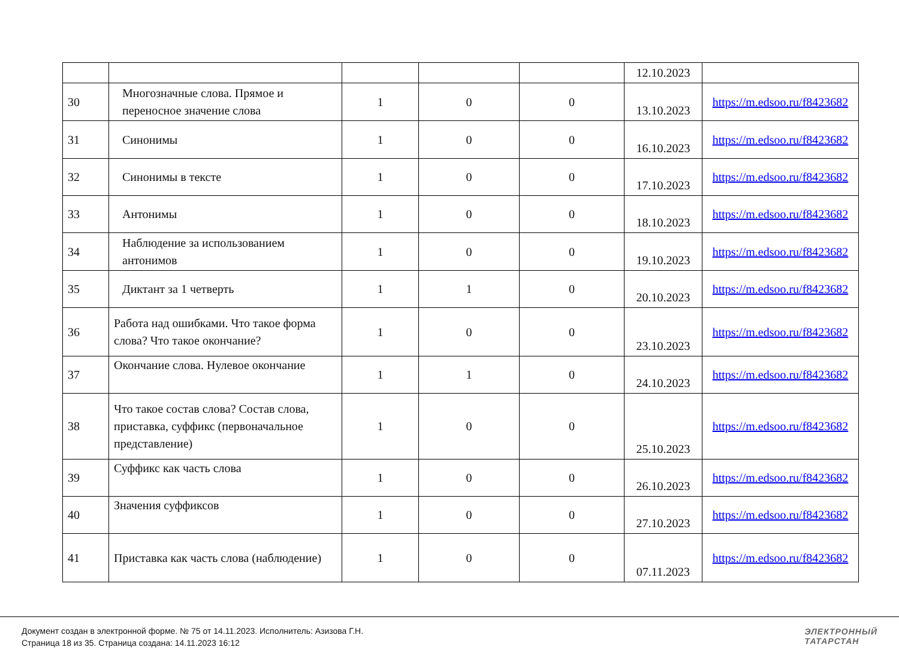| | | | | | 12.10.2023 | |
| 30 | Многозначные слова. Прямое и переносное значение слова | 1 | 0 | 0 | 13.10.2023 | https://m.edsoo.ru/f8423682 |
| 31 | Синонимы | 1 | 0 | 0 | 16.10.2023 | https://m.edsoo.ru/f8423682 |
| 32 | Синонимы в тексте | 1 | 0 | 0 | 17.10.2023 | https://m.edsoo.ru/f8423682 |
| 33 | Антонимы | 1 | 0 | 0 | 18.10.2023 | https://m.edsoo.ru/f8423682 |
| 34 | Наблюдение за использованием антонимов | 1 | 0 | 0 | 19.10.2023 | https://m.edsoo.ru/f8423682 |
| 35 | Диктант за 1 четверть | 1 | 1 | 0 | 20.10.2023 | https://m.edsoo.ru/f8423682 |
| 36 | Работа над ошибками. Что такое форма слова? Что такое окончание? | 1 | 0 | 0 | 23.10.2023 | https://m.edsoo.ru/f8423682 |
| 37 | Окончание слова. Нулевое окончание | 1 | 1 | 0 | 24.10.2023 | https://m.edsoo.ru/f8423682 |
| 38 | Что такое состав слова? Состав слова, приставка, суффикс (первоначальное представление) | 1 | 0 | 0 | 25.10.2023 | https://m.edsoo.ru/f8423682 |
| 39 | Суффикс как часть слова | 1 | 0 | 0 | 26.10.2023 | https://m.edsoo.ru/f8423682 |
| 40 | Значения суффиксов | 1 | 0 | 0 | 27.10.2023 | https://m.edsoo.ru/f8423682 |
| 41 | Приставка как часть слова (наблюдение) | 1 | 0 | 0 | 07.11.2023 | https://m.edsoo.ru/f8423682 |
Документ создан в электронной форме. № 75 от 14.11.2023. Исполнитель: Азизова Г.Н.
Страница 18 из 35. Страница создана: 14.11.2023 16:12
ЭЛЕКТРОННЫЙ
ТАТАРСТАН